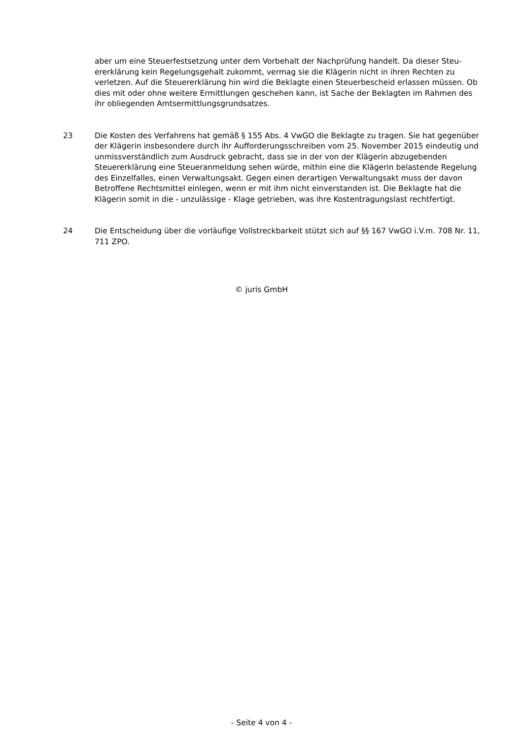aber um eine Steuerfestsetzung unter dem Vorbehalt der Nachprüfung handelt. Da dieser Steu­ererklärung kein Regelungsgehalt zukommt, vermag sie die Klägerin nicht in ihren Rechten zu verletzen. Auf die Steuererklärung hin wird die Beklagte einen Steuerbescheid erlassen müssen. Ob dies mit oder ohne weitere Ermittlungen geschehen kann, ist Sache der Beklagten im Rah­men des ihr obliegenden Amtsermittlungsgrundsatzes.
23 Die Kosten des Verfahrens hat gemäß § 155 Abs. 4 VwGO die Beklagte zu tragen. Sie hat gegen­über der Klägerin insbesondere durch ihr Aufforderungsschreiben vom 25. November 2015 ein­deutig und unmissverständlich zum Ausdruck gebracht, dass sie in der von der Klägerin abzu­gebenden Steuererklärung eine Steueranmeldung sehen würde, mithin eine die Klägerin belas­tende Regelung des Einzelfalles, einen Verwaltungsakt. Gegen einen derartigen Verwaltungsakt muss der davon Betroffene Rechtsmittel einlegen, wenn er mit ihm nicht einverstanden ist. Die Beklagte hat die Klägerin somit in die - unzulässige - Klage getrieben, was ihre Kostentragungs­last rechtfertigt.
24 Die Entscheidung über die vorläufige Vollstreckbarkeit stützt sich auf §§ 167 VwGO i.V.m. 708 Nr. 11, 711 ZPO.
© juris GmbH
- Seite 4 von 4 -